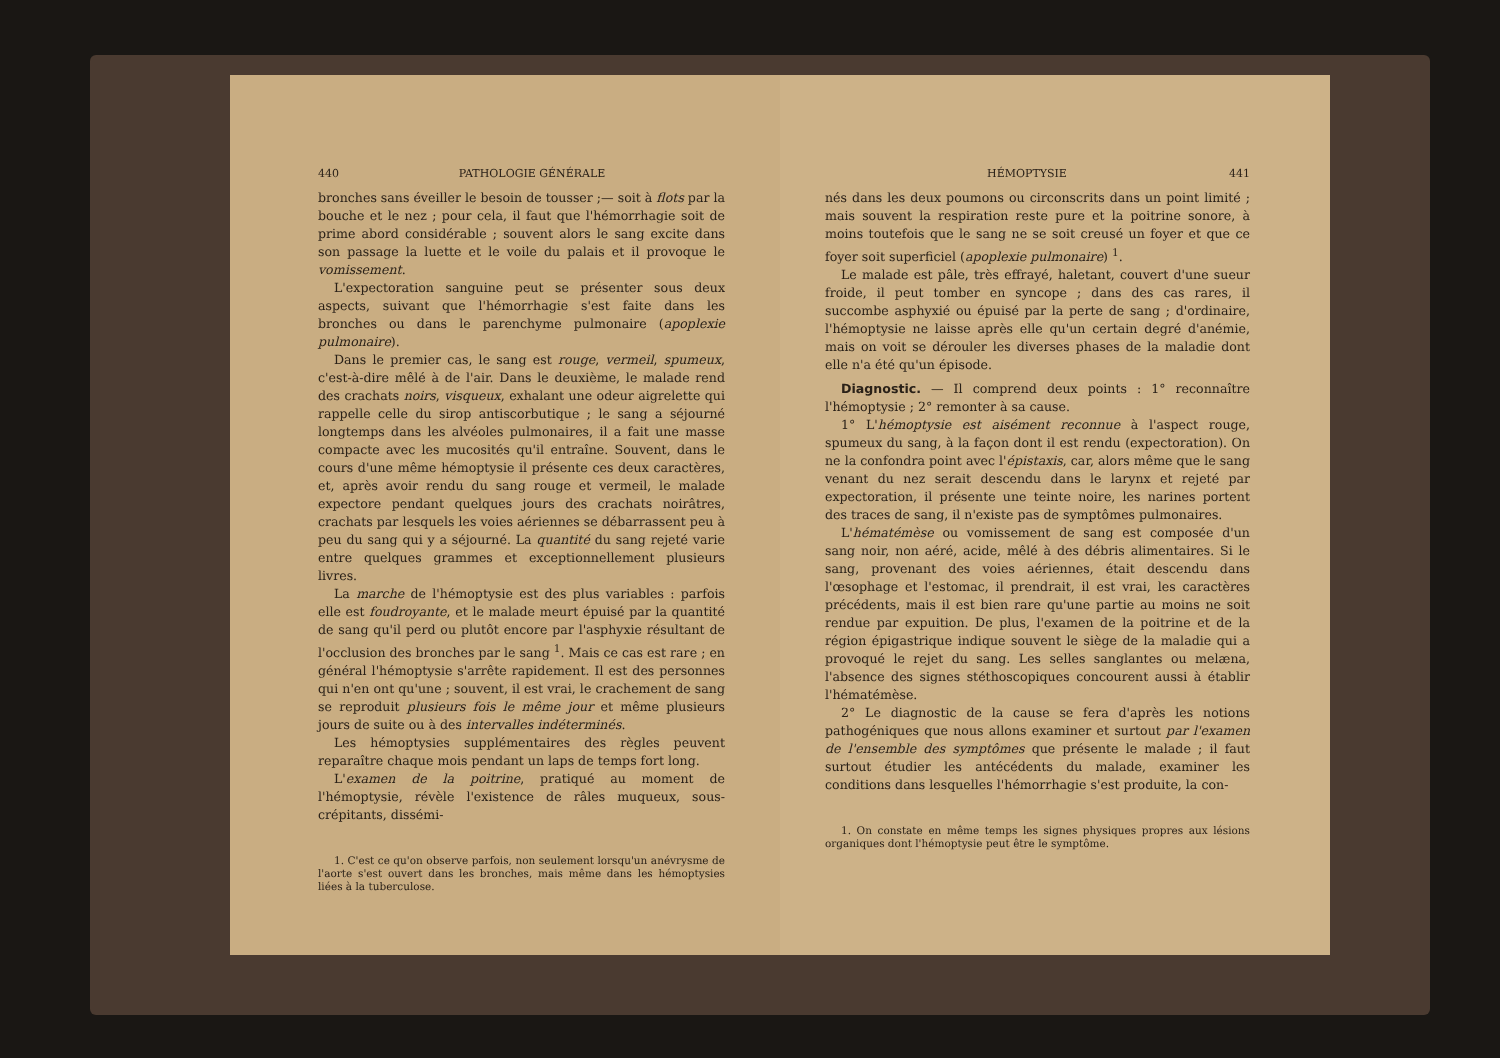440 PATHOLOGIE GÉNÉRALE
bronches sans éveiller le besoin de tousser ;— soit à flots par la bouche et le nez ; pour cela, il faut que l'hémorrhagie soit de prime abord considérable ; souvent alors le sang excite dans son passage la luette et le voile du palais et il provoque le vomissement.
L'expectoration sanguine peut se présenter sous deux aspects, suivant que l'hémorrhagie s'est faite dans les bronches ou dans le parenchyme pulmonaire (apoplexie pulmonaire).
Dans le premier cas, le sang est rouge, vermeil, spumeux, c'est-à-dire mêlé à de l'air. Dans le deuxième, le malade rend des crachats noirs, visqueux, exhalant une odeur aigrelette qui rappelle celle du sirop antiscorbutique ; le sang a séjourné longtemps dans les alvéoles pulmonaires, il a fait une masse compacte avec les mucosités qu'il entraîne. Souvent, dans le cours d'une même hémoptysie il présente ces deux caractères, et, après avoir rendu du sang rouge et vermeil, le malade expectore pendant quelques jours des crachats noirâtres, crachats par lesquels les voies aériennes se débarrassent peu à peu du sang qui y a séjourné. La quantité du sang rejeté varie entre quelques grammes et exceptionnellement plusieurs livres.
La marche de l'hémoptysie est des plus variables : parfois elle est foudroyante, et le malade meurt épuisé par la quantité de sang qu'il perd ou plutôt encore par l'asphyxie résultant de l'occlusion des bronches par le sang <sup>1</sup>. Mais ce cas est rare ; en général l'hémoptysie s'arrête rapidement. Il est des personnes qui n'en ont qu'une ; souvent, il est vrai, le crachement de sang se reproduit plusieurs fois le même jour et même plusieurs jours de suite ou à des intervalles indéterminés.
Les hémoptysies supplémentaires des règles peuvent reparaître chaque mois pendant un laps de temps fort long.
L'examen de la poitrine, pratiqué au moment de l'hémoptysie, révèle l'existence de râles muqueux, sous-crépitants, dissémi-
1. C'est ce qu'on observe parfois, non seulement lorsqu'un anévrysme de l'aorte s'est ouvert dans les bronches, mais même dans les hémoptysies liées à la tuberculose.
HÉMOPTYSIE 441
nés dans les deux poumons ou circonscrits dans un point limité ; mais souvent la respiration reste pure et la poitrine sonore, à moins toutefois que le sang ne se soit creusé un foyer et que ce foyer soit superficiel (apoplexie pulmonaire) <sup>1</sup>.
Le malade est pâle, très effrayé, haletant, couvert d'une sueur froide, il peut tomber en syncope ; dans des cas rares, il succombe asphyxié ou épuisé par la perte de sang ; d'ordinaire, l'hémoptysie ne laisse après elle qu'un certain degré d'anémie, mais on voit se dérouler les diverses phases de la maladie dont elle n'a été qu'un épisode.
Diagnostic. — Il comprend deux points : 1° reconnaître l'hémoptysie ; 2° remonter à sa cause.
1° L'hémoptysie est aisément reconnue à l'aspect rouge, spumeux du sang, à la façon dont il est rendu (expectoration). On ne la confondra point avec l'épistaxis, car, alors même que le sang venant du nez serait descendu dans le larynx et rejeté par expectoration, il présente une teinte noire, les narines portent des traces de sang, il n'existe pas de symptômes pulmonaires.
L'hématémèse ou vomissement de sang est composée d'un sang noir, non aéré, acide, mêlé à des débris alimentaires. Si le sang, provenant des voies aériennes, était descendu dans l'œsophage et l'estomac, il prendrait, il est vrai, les caractères précédents, mais il est bien rare qu'une partie au moins ne soit rendue par expuition. De plus, l'examen de la poitrine et de la région épigastrique indique souvent le siège de la maladie qui a provoqué le rejet du sang. Les selles sanglantes ou melæna, l'absence des signes stéthoscopiques concourent aussi à établir l'hématémèse.
2° Le diagnostic de la cause se fera d'après les notions pathogéniques que nous allons examiner et surtout par l'examen de l'ensemble des symptômes que présente le malade ; il faut surtout étudier les antécédents du malade, examiner les conditions dans lesquelles l'hémorrhagie s'est produite, la con-
1. On constate en même temps les signes physiques propres aux lésions organiques dont l'hémoptysie peut être le symptôme.